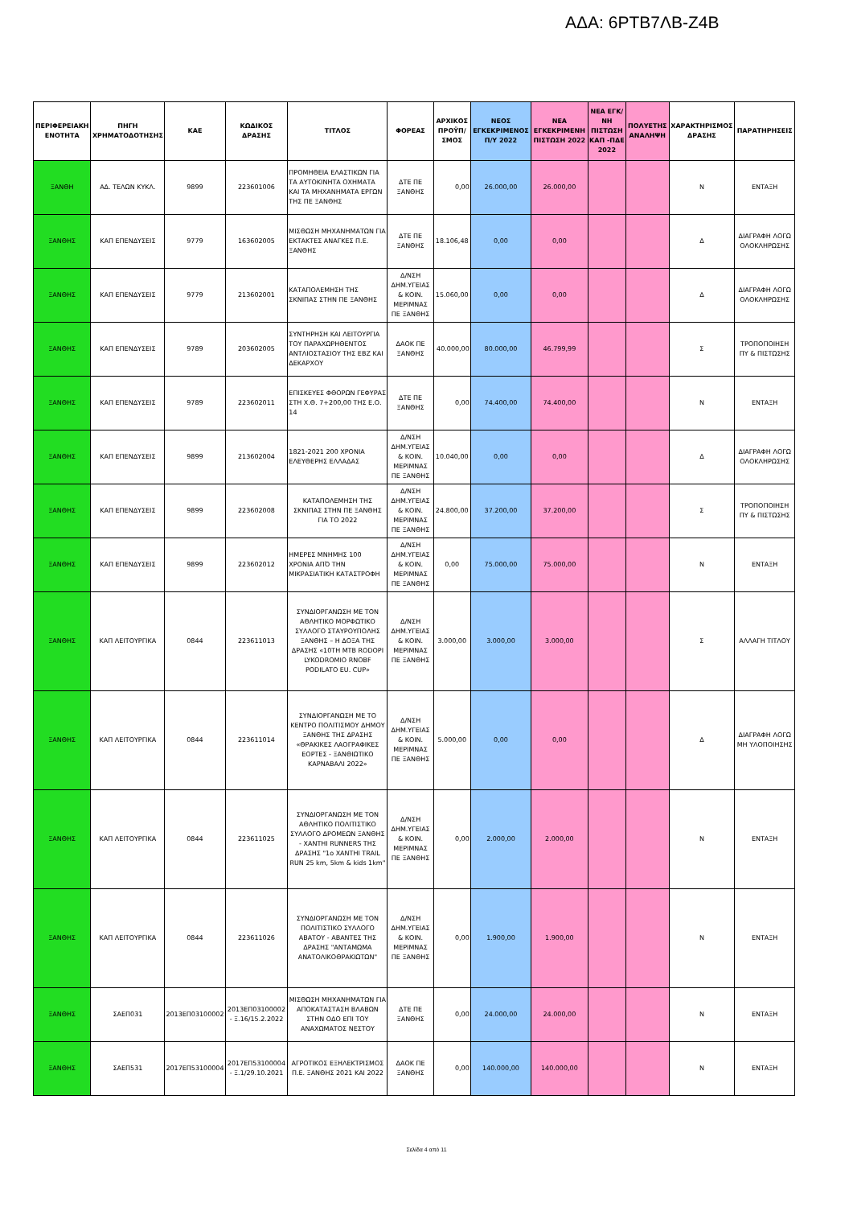ΑΔΑ: 6ΡΤΒ7ΛΒ-Ζ4Β
| ΠΕΡΙΦΕΡΕΙΑΚΗ ΕΝΟΤΗΤΑ | ΠΗΓΗ ΧΡΗΜΑΤΟΔΟΤΗΣΗΣ | ΚΑΕ | ΚΩΔΙΚΟΣ ΔΡΑΣΗΣ | ΤΙΤΛΟΣ | ΦΟΡΕΑΣ | ΑΡΧΙΚΟΣ ΠΡΟΫΠ/ΣΜΟΣ | ΝΕΟΣ ΕΓΚΕΚΡΙΜΕΝΟΣ Π/Υ 2022 | ΝΕΑ ΕΓΚΕΚΡΙΜΕΝΗ ΠΙΣΤΩΣΗ 2022 | ΝΕΑ ΕΓΚ/ΝΗ ΠΙΣΤΩΣΗ ΚΑΠ -ΠΔΕ 2022 | ΠΟΛΥΕΤΗΣ ΑΝΑΛΗΨΗ | ΧΑΡΑΚΤΗΡΙΣΜΟΣ ΔΡΑΣΗΣ | ΠΑΡΑΤΗΡΗΣΕΙΣ |
| --- | --- | --- | --- | --- | --- | --- | --- | --- | --- | --- | --- | --- |
| ΞΑΝΘΗ | ΑΔ. ΤΕΛΩΝ ΚΥΚΛ. | 9899 | 223601006 | ΠΡΟΜΗΘΕΙΑ ΕΛΑΣΤΙΚΩΝ ΓΙΑ ΤΑ ΑΥΤΟΚΙΝΗΤΑ ΟΧΗΜΑΤΑ ΚΑΙ ΤΑ ΜΗΧΑΝΗΜΑΤΑ ΕΡΓΩΝ ΤΗΣ ΠΕ ΞΑΝΘΗΣ | ΔΤΕ ΠΕ ΞΑΝΘΗΣ | 0,00 | 26.000,00 | 26.000,00 | | | Ν | ΕΝΤΑΞΗ |
| ΞΑΝΘΗΣ | ΚΑΠ ΕΠΕΝΔΥΣΕΙΣ | 9779 | 163602005 | ΜΙΣΘΩΣΗ ΜΗΧΑΝΗΜΑΤΩΝ ΓΙΑ ΕΚΤΑΚΤΕΣ ΑΝΑΓΚΕΣ Π.Ε. ΞΑΝΘΗΣ | ΔΤΕ ΠΕ ΞΑΝΘΗΣ | 18.106,48 | 0,00 | 0,00 | | | Δ | ΔΙΑΓΡΑΦΗ ΛΟΓΩ ΟΛΟΚΛΗΡΩΣΗΣ |
| ΞΑΝΘΗΣ | ΚΑΠ ΕΠΕΝΔΥΣΕΙΣ | 9779 | 213602001 | ΚΑΤΑΠΟΛΕΜΗΣΗ ΤΗΣ ΣΚΝΙΠΑΣ ΣΤΗΝ ΠΕ ΞΑΝΘΗΣ | Δ/ΝΣΗ ΔΗΜ.ΥΓΕΙΑΣ & ΚΟΙΝ. ΜΕΡΙΜΝΑΣ ΠΕ ΞΑΝΘΗΣ | 15.060,00 | 0,00 | 0,00 | | | Δ | ΔΙΑΓΡΑΦΗ ΛΟΓΩ ΟΛΟΚΛΗΡΩΣΗΣ |
| ΞΑΝΘΗΣ | ΚΑΠ ΕΠΕΝΔΥΣΕΙΣ | 9789 | 203602005 | ΣΥΝΤΗΡΗΣΗ ΚΑΙ ΛΕΙΤΟΥΡΓΙΑ ΤΟΥ ΠΑΡΑΧΩΡΗΘΕΝΤΟΣ ΑΝΤΛΙΟΣΤΑΣΙΟΥ ΤΗΣ ΕΒΖ ΚΑΙ ΔΕΚΑΡΧΟΥ | ΔΑΟΚ ΠΕ ΞΑΝΘΗΣ | 40.000,00 | 80.000,00 | 46.799,99 | | | Σ | ΤΡΟΠΟΠΟΙΗΣΗ ΠΥ & ΠΙΣΤΩΣΗΣ |
| ΞΑΝΘΗΣ | ΚΑΠ ΕΠΕΝΔΥΣΕΙΣ | 9789 | 223602011 | ΕΠΙΣΚΕΥΕΣ ΦΘΟΡΩΝ ΓΕΦΥΡΑΣ ΣΤΗ Χ.Θ. 7+200,00 ΤΗΣ Ε.Ο. 14 | ΔΤΕ ΠΕ ΞΑΝΘΗΣ | 0,00 | 74.400,00 | 74.400,00 | | | Ν | ΕΝΤΑΞΗ |
| ΞΑΝΘΗΣ | ΚΑΠ ΕΠΕΝΔΥΣΕΙΣ | 9899 | 213602004 | 1821-2021 200 ΧΡΟΝΙΑ ΕΛΕΥΘΕΡΗΣ ΕΛΛΑΔΑΣ | Δ/ΝΣΗ ΔΗΜ.ΥΓΕΙΑΣ & ΚΟΙΝ. ΜΕΡΙΜΝΑΣ ΠΕ ΞΑΝΘΗΣ | 10.040,00 | 0,00 | 0,00 | | | Δ | ΔΙΑΓΡΑΦΗ ΛΟΓΩ ΟΛΟΚΛΗΡΩΣΗΣ |
| ΞΑΝΘΗΣ | ΚΑΠ ΕΠΕΝΔΥΣΕΙΣ | 9899 | 223602008 | ΚΑΤΑΠΟΛΕΜΗΣΗ ΤΗΣ ΣΚΝΙΠΑΣ ΣΤΗΝ ΠΕ ΞΑΝΘΗΣ ΓΙΑ ΤΟ 2022 | Δ/ΝΣΗ ΔΗΜ.ΥΓΕΙΑΣ & ΚΟΙΝ. ΜΕΡΙΜΝΑΣ ΠΕ ΞΑΝΘΗΣ | 24.800,00 | 37.200,00 | 37.200,00 | | | Σ | ΤΡΟΠΟΠΟΙΗΣΗ ΠΥ & ΠΙΣΤΩΣΗΣ |
| ΞΑΝΘΗΣ | ΚΑΠ ΕΠΕΝΔΥΣΕΙΣ | 9899 | 223602012 | ΗΜΕΡΕΣ ΜΝΗΜΗΣ 100 ΧΡΟΝΙΑ ΑΠΌ ΤΗΝ ΜΙΚΡΑΣΙΑΤΙΚΗ ΚΑΤΑΣΤΡΟΦΗ | Δ/ΝΣΗ ΔΗΜ.ΥΓΕΙΑΣ & ΚΟΙΝ. ΜΕΡΙΜΝΑΣ ΠΕ ΞΑΝΘΗΣ | 0,00 | 75.000,00 | 75.000,00 | | | Ν | ΕΝΤΑΞΗ |
| ΞΑΝΘΗΣ | ΚΑΠ ΛΕΙΤΟΥΡΓΙΚΑ | 0844 | 223611013 | ΣΥΝΔΙΟΡΓΑΝΩΣΗ ΜΕ ΤΟΝ ΑΘΛΗΤΙΚΟ ΜΟΡΦΩΤΙΚΟ ΣΥΛΛΟΓΟ ΣΤΑΥΡΟΥΠΟΛΗΣ ΞΑΝΘΗΣ – Η ΔΟΞΑ ΤΗΣ ΔΡΑΣΗΣ «10TH MTB RODOPI LYKODROMIO RNOBF PODILATO EU. CUP» | Δ/ΝΣΗ ΔΗΜ.ΥΓΕΙΑΣ & ΚΟΙΝ. ΜΕΡΙΜΝΑΣ ΠΕ ΞΑΝΘΗΣ | 3.000,00 | 3.000,00 | 3.000,00 | | | Σ | ΑΛΛΑΓΗ ΤΙΤΛΟΥ |
| ΞΑΝΘΗΣ | ΚΑΠ ΛΕΙΤΟΥΡΓΙΚΑ | 0844 | 223611014 | ΣΥΝΔΙΟΡΓΑΝΩΣΗ ΜΕ ΤΟ ΚΕΝΤΡΟ ΠΟΛΙΤΙΣΜΟΥ ΔΗΜΟΥ ΞΑΝΘΗΣ ΤΗΣ ΔΡΑΣΗΣ «ΘΡΑΚΙΚΕΣ ΛΑΟΓΡΑΦΙΚΕΣ ΕΟΡΤΕΣ - ΞΑΝΘΙΩΤΙΚΟ ΚΑΡΝΑΒΑΛΙ 2022» | Δ/ΝΣΗ ΔΗΜ.ΥΓΕΙΑΣ & ΚΟΙΝ. ΜΕΡΙΜΝΑΣ ΠΕ ΞΑΝΘΗΣ | 5.000,00 | 0,00 | 0,00 | | | Δ | ΔΙΑΓΡΑΦΗ ΛΟΓΩ ΜΗ ΥΛΟΠΟΙΗΣΗΣ |
| ΞΑΝΘΗΣ | ΚΑΠ ΛΕΙΤΟΥΡΓΙΚΑ | 0844 | 223611025 | ΣΥΝΔΙΟΡΓΑΝΩΣΗ ΜΕ ΤΟΝ ΑΘΛΗΤΙΚΟ ΠΟΛΙΤΙΣΤΙΚΟ ΣΥΛΛΟΓΟ ΔΡΟΜΕΩΝ ΞΑΝΘΗΣ - ΧΑΝΤΗΙ RUNNERS ΤΗΣ ΔΡΑΣΗΣ "1ο ΧΑΝΤΗΙ TRAIL RUN 25 km, 5km & kids 1km" | Δ/ΝΣΗ ΔΗΜ.ΥΓΕΙΑΣ & ΚΟΙΝ. ΜΕΡΙΜΝΑΣ ΠΕ ΞΑΝΘΗΣ | 0,00 | 2.000,00 | 2.000,00 | | | Ν | ΕΝΤΑΞΗ |
| ΞΑΝΘΗΣ | ΚΑΠ ΛΕΙΤΟΥΡΓΙΚΑ | 0844 | 223611026 | ΣΥΝΔΙΟΡΓΑΝΩΣΗ ΜΕ ΤΟΝ ΠΟΛΙΤΙΣΤΙΚΟ ΣΥΛΛΟΓΟ ΑΒΑΤΟΥ - ΑΒΑΝΤΕΣ ΤΗΣ ΔΡΑΣΗΣ "ΑΝΤΑΜΩΜΑ ΑΝΑΤΟΛΙΚΟΘΡΑΚΙΩΤΩΝ" | Δ/ΝΣΗ ΔΗΜ.ΥΓΕΙΑΣ & ΚΟΙΝ. ΜΕΡΙΜΝΑΣ ΠΕ ΞΑΝΘΗΣ | 0,00 | 1.900,00 | 1.900,00 | | | Ν | ΕΝΤΑΞΗ |
| ΞΑΝΘΗΣ | ΣΑΕΠ031 | 2013ΕΠ03100002 | 2013ΕΠ03100002 - Ξ.16/15.2.2022 | ΜΙΣΘΩΣΗ ΜΗΧΑΝΗΜΑΤΩΝ ΓΙΑ ΑΠΟΚΑΤΑΣΤΑΣΗ ΒΛΑΒΩΝ ΣΤΗΝ ΟΔΟ ΕΠΙ ΤΟΥ ΑΝΑΧΩΜΑΤΟΣ ΝΕΣΤΟΥ | ΔΤΕ ΠΕ ΞΑΝΘΗΣ | 0,00 | 24.000,00 | 24.000,00 | | | Ν | ΕΝΤΑΞΗ |
| ΞΑΝΘΗΣ | ΣΑΕΠ531 | 2017ΕΠ53100004 | 2017ΕΠ53100004 - Ξ.1/29.10.2021 | ΑΓΡΟΤΙΚΟΣ ΕΞΗΛΕΚΤΡΙΣΜΟΣ Π.Ε. ΞΑΝΘΗΣ 2021 ΚΑΙ 2022 | ΔΑΟΚ ΠΕ ΞΑΝΘΗΣ | 0,00 | 140.000,00 | 140.000,00 | | | Ν | ΕΝΤΑΞΗ |
Σελίδα 4 από 11